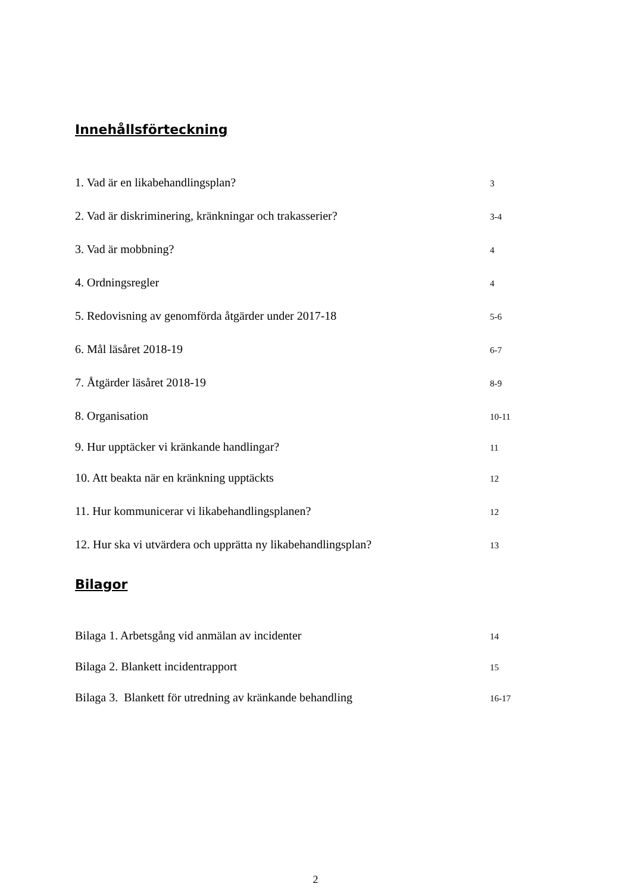Innehållsförteckning
1. Vad är en likabehandlingsplan? 3
2. Vad är diskriminering, kränkningar och trakasserier? 3-4
3. Vad är mobbning? 4
4. Ordningsregler 4
5. Redovisning av genomförda åtgärder under 2017-18 5-6
6. Mål läsåret 2018-19 6-7
7. Åtgärder läsåret 2018-19 8-9
8. Organisation 10-11
9. Hur upptäcker vi kränkande handlingar? 11
10. Att beakta när en kränkning upptäckts 12
11. Hur kommunicerar vi likabehandlingsplanen? 12
12. Hur ska vi utvärdera och upprätta ny likabehandlingsplan? 13
Bilagor
Bilaga 1. Arbetsgång vid anmälan av incidenter 14
Bilaga 2. Blankett incidentrapport 15
Bilaga 3. Blankett för utredning av kränkande behandling 16-17
2